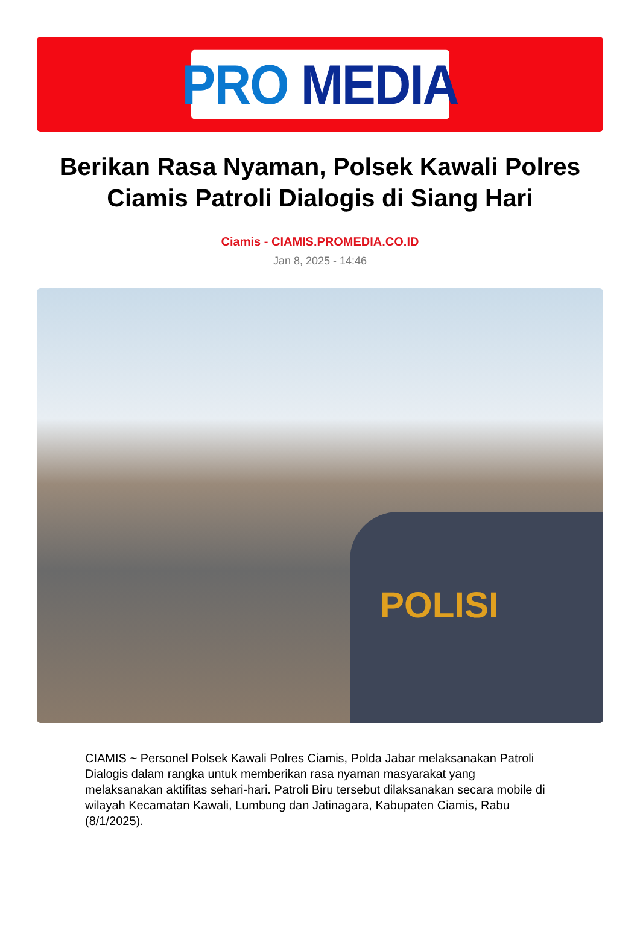PRO MEDIA
Berikan Rasa Nyaman, Polsek Kawali Polres Ciamis Patroli Dialogis di Siang Hari
Ciamis - CIAMIS.PROMEDIA.CO.ID
Jan 8, 2025 - 14:46
POLISI
CIAMIS ~ Personel Polsek Kawali Polres Ciamis, Polda Jabar melaksanakan Patroli Dialogis dalam rangka untuk memberikan rasa nyaman masyarakat yang melaksanakan aktifitas sehari-hari. Patroli Biru tersebut dilaksanakan secara mobile di wilayah Kecamatan Kawali, Lumbung dan Jatinagara, Kabupaten Ciamis, Rabu (8/1/2025).